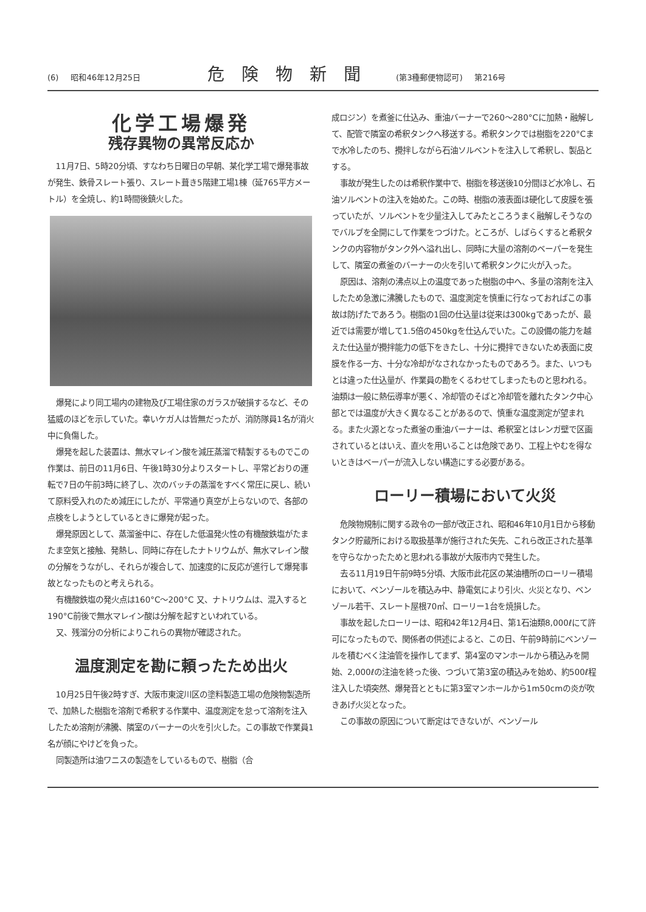(6) 昭和46年12月25日 危険物新聞 (第3種郵便物認可) 第216号
化学工場爆発
残存異物の異常反応か
11月7日、5時20分頃、すなわち日曜日の早朝、某化学工場で爆発事故が発生、鉄骨スレート張り、スレート葺き5階建工場1棟（延765平方メートル）を全焼し、約1時間後鎮火した。
爆発により同工場内の建物及び工場住家のガラスが破損するなど、その猛威のほどを示していた。幸いケガ人は皆無だったが、消防隊員1名が消火中に負傷した。
爆発を起した装置は、無水マレイン酸を減圧蒸溜で精製するものでこの作業は、前日の11月6日、午後1時30分よりスタートし、平常どおりの運転で7日の午前3時に終了し、次のバッチの蒸溜をすべく常圧に戻し、続いて原料受入れのため減圧にしたが、平常通り真空が上らないので、各部の点検をしようとしているときに爆発が起った。
爆発原因として、蒸溜釜中に、存在した低温発火性の有機酸鉄塩がたまたま空気と接触、発熱し、同時に存在したナトリウムが、無水マレイン酸の分解をうながし、それらが複合して、加速度的に反応が進行して爆発事故となったものと考えられる。
有機酸鉄塩の発火点は160°C～200°C 又、ナトリウムは、混入すると190°C前後で無水マレイン酸は分解を起すといわれている。
又、残溜分の分析によりこれらの異物が確認された。
温度測定を勘に頼ったため出火
10月25日午後2時すぎ、大阪市東淀川区の塗料製造工場の危険物製造所で、加熱した樹脂を溶剤で希釈する作業中、温度測定を怠って溶剤を注入したため溶剤が沸騰、隣室のバーナーの火を引火した。この事故で作業員1名が顔にやけどを負った。
同製造所は油ワニスの製造をしているもので、樹脂（合
成ロジン）を煮釜に仕込み、重油バーナーで260～280°Cに加熱・融解して、配管で隣室の希釈タンクへ移送する。希釈タンクでは樹脂を220°Cまで水冷したのち、攪拌しながら石油ソルベントを注入して希釈し、製品とする。
事故が発生したのは希釈作業中で、樹脂を移送後10分間ほど水冷し、石油ソルベントの注入を始めた。この時、樹脂の液表面は硬化して皮膜を張っていたが、ソルベントを少量注入してみたところうまく融解しそうなのでバルブを全開にして作業をつづけた。ところが、しばらくすると希釈タンクの内容物がタンク外へ溢れ出し、同時に大量の溶剤のベーパーを発生して、隣室の煮釜のバーナーの火を引いて希釈タンクに火が入った。
原因は、溶剤の沸点以上の温度であった樹脂の中へ、多量の溶剤を注入したため急激に沸騰したもので、温度測定を慎重に行なっておればこの事故は防げたであろう。樹脂の1回の仕込量は従来は300kgであったが、最近では需要が増して1.5倍の450kgを仕込んでいた。この設備の能力を越えた仕込量が攪拌能力の低下をきたし、十分に攪拌できないため表面に皮膜を作る一方、十分な冷却がなされなかったものであろう。また、いつもとは違った仕込量が、作業員の勘をくるわせてしまったものと思われる。油類は一般に熱伝導率が悪く、冷却管のそばと冷却管を離れたタンク中心部とでは温度が大きく異なることがあるので、慎重な温度測定が望まれる。また火源となった煮釜の重油バーナーは、希釈室とはレンガ壁で区画されているとはいえ、直火を用いることは危険であり、工程上やむを得ないときはベーパーが流入しない構造にする必要がある。
ローリー積場において火災
危険物規制に関する政令の一部が改正され、昭和46年10月1日から移動タンク貯蔵所における取扱基準が施行された矢先、これら改正された基準を守らなかったためと思われる事故が大阪市内で発生した。
去る11月19日午前9時5分頃、大阪市此花区の某油槽所のローリー積場において、ベンゾールを積込み中、静電気により引火、火災となり、ベンゾール若干、スレート屋根70㎡、ローリー1台を焼損した。
事故を起したローリーは、昭和42年12月4日、第1石油類8,000ℓにて許可になったもので、関係者の供述によると、この日、午前9時前にベンゾールを積むべく注油管を操作してまず、第4室のマンホールから積込みを開始、2,000ℓの注油を終った後、つづいて第3室の積込みを始め、約500ℓ程注入した頃突然、爆発音とともに第3室マンホールから1m50cmの炎が吹きあげ火災となった。
この事故の原因について断定はできないが、ベンゾール